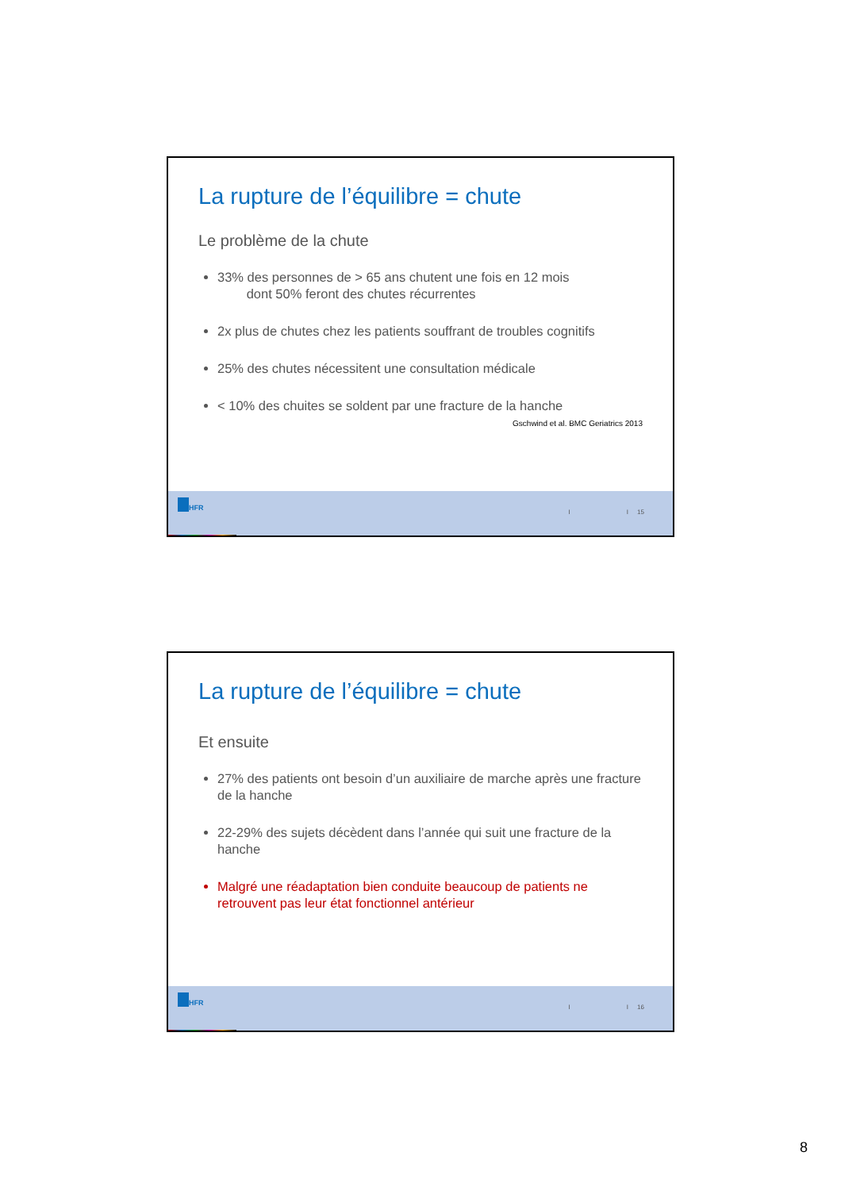La rupture de l’équilibre = chute
Le problème de la chute
33% des personnes de > 65 ans chutent une fois en 12 mois
dont 50% feront des chutes récurrentes
2x plus de chutes chez les patients souffrant de troubles cognitifs
25% des chutes nécessitent une consultation médicale
< 10% des chuites se soldent par une fracture de la hanche
Gschwind et al. BMC Geriatrics 2013
HFR
I I 15
La rupture de l’équilibre = chute
Et ensuite
27% des patients ont besoin d’un auxiliaire de marche après une fracture de la hanche
22-29% des sujets décèdent dans l’année qui suit une fracture de la hanche
Malgré une réadaptation bien conduite beaucoup de patients ne retrouvent pas leur état fonctionnel antérieur
HFR
I I 16
8